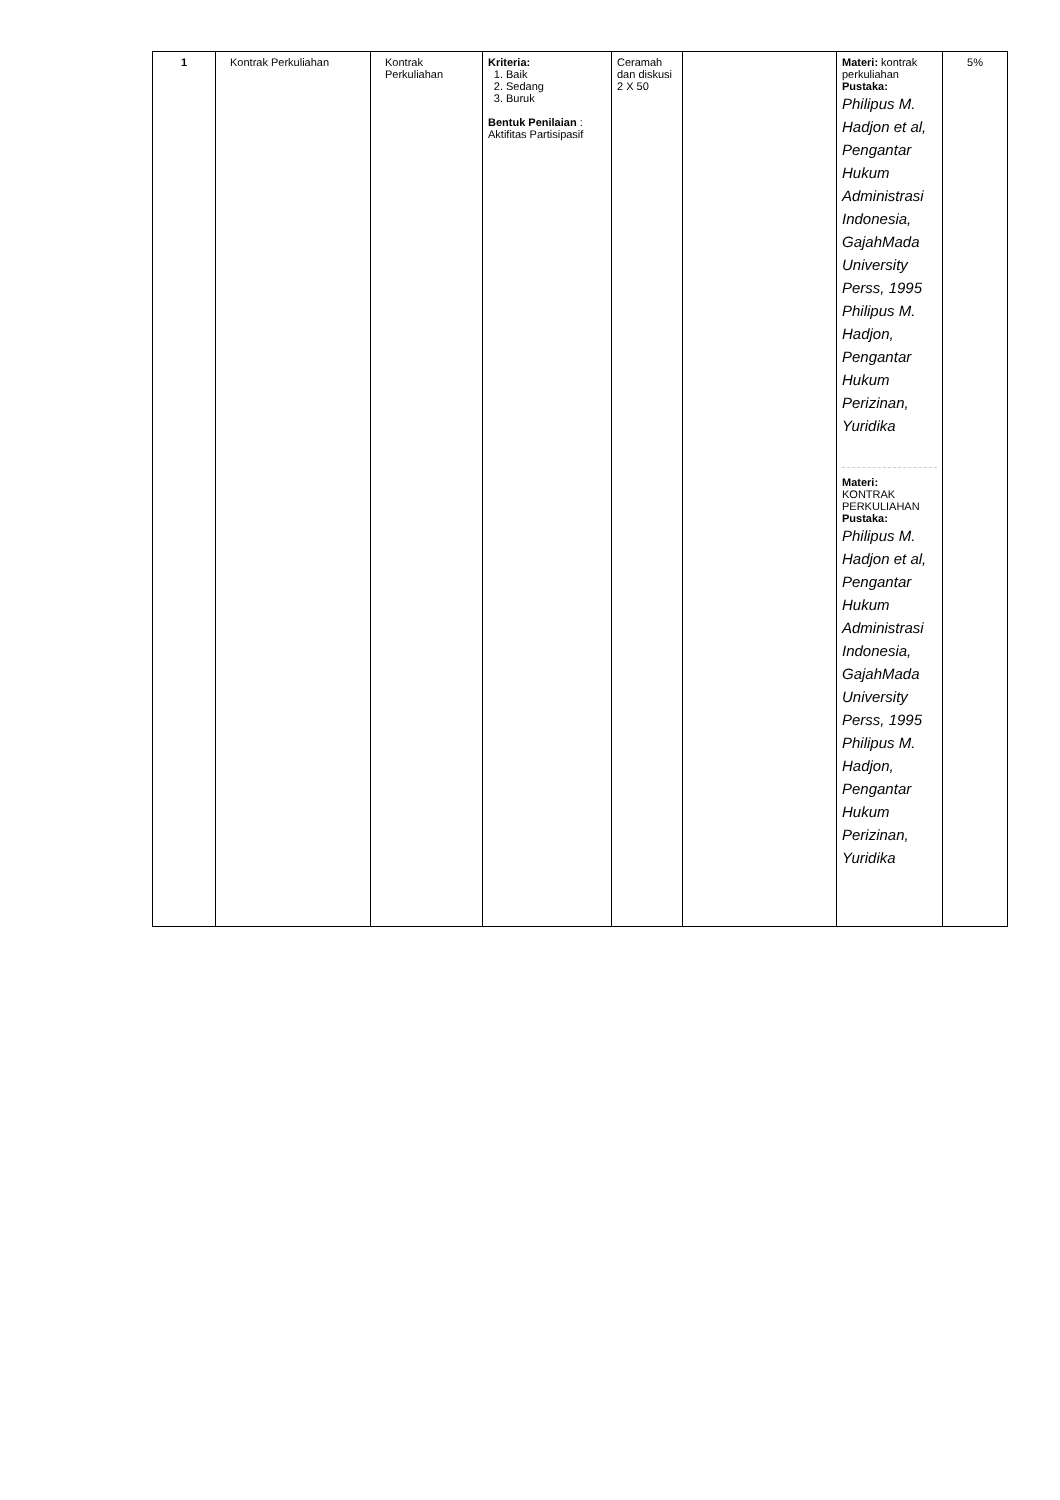| 1 | Kontrak Perkuliahan | Kontrak Perkuliahan | Kriteria: 1. Baik 2. Sedang 3. Buruk Bentuk Penilaian : Aktifitas Partisipasif | Ceramah dan diskusi 2 X 50 | | Materi: kontrak perkuliahan Pustaka: Philipus M. Hadjon et al, Pengantar Hukum Administrasi Indonesia, GajahMada University Perss, 1995 Philipus M. Hadjon, Pengantar Hukum Perizinan, Yuridika Materi: KONTRAK PERKULIAHAN Pustaka: Philipus M. Hadjon et al, Pengantar Hukum Administrasi Indonesia, GajahMada University Perss, 1995 Philipus M. Hadjon, Pengantar Hukum Perizinan, Yuridika | 5% |